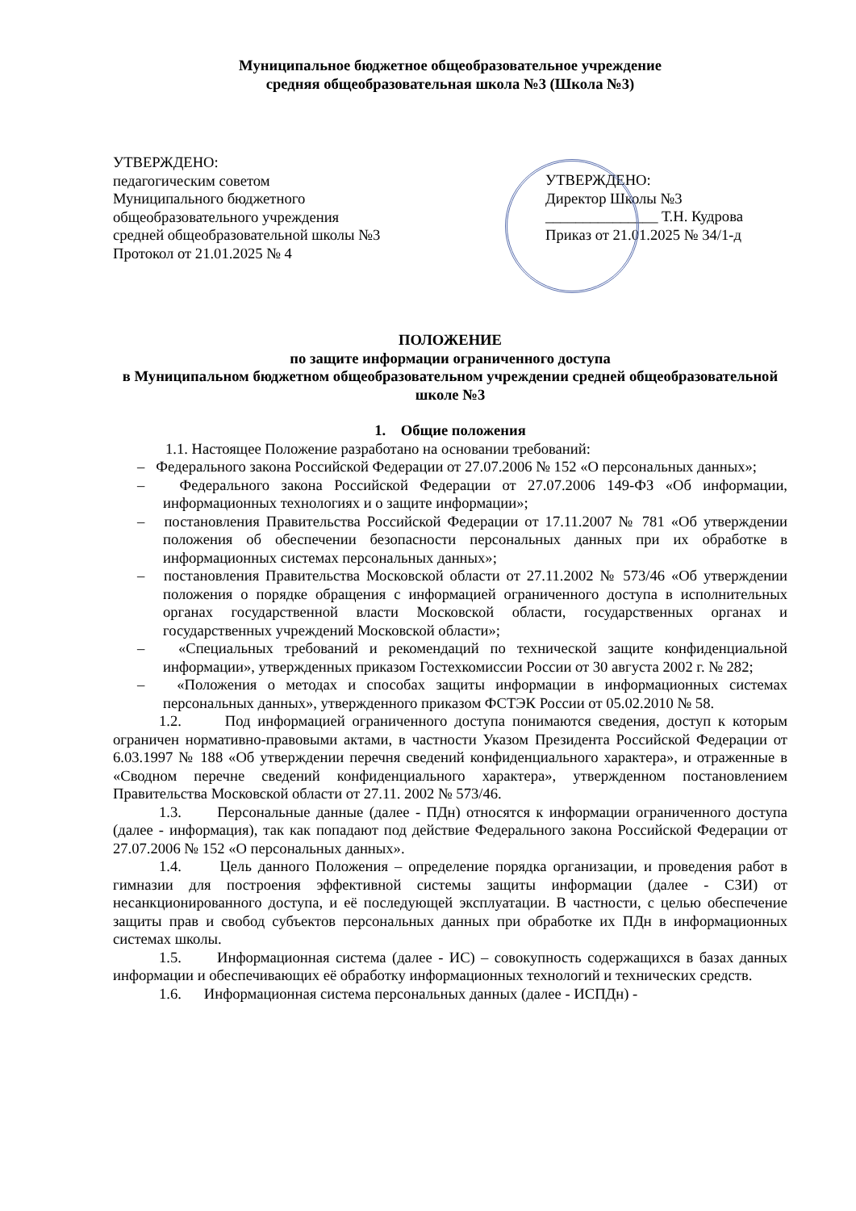Муниципальное бюджетное общеобразовательное учреждение
средняя общеобразовательная школа №3 (Школа №3)
УТВЕРЖДЕНО:
педагогическим советом
Муниципального бюджетного
общеобразовательного учреждения
средней общеобразовательной школы №3
Протокол от 21.01.2025 № 4
УТВЕРЖДЕНО:
Директор Школы №3
_______________ Т.Н. Кудрова
Приказ от 21.01.2025 № 34/1-д
ПОЛОЖЕНИЕ
по защите информации ограниченного доступа
в Муниципальном бюджетном общеобразовательном учреждении средней общеобразовательной школе №3
1. Общие положения
1.1. Настоящее Положение разработано на основании требований:
– Федерального закона Российской Федерации от 27.07.2006 № 152 «О персональных данных»;
– Федерального закона Российской Федерации от 27.07.2006 149-ФЗ «Об информации, информационных технологиях и о защите информации»;
– постановления Правительства Российской Федерации от 17.11.2007 № 781 «Об утверждении положения об обеспечении безопасности персональных данных при их обработке в информационных системах персональных данных»;
– постановления Правительства Московской области от 27.11.2002 № 573/46 «Об утверждении положения о порядке обращения с информацией ограниченного доступа в исполнительных органах государственной власти Московской области, государственных органах и государственных учреждений Московской области»;
– «Специальных требований и рекомендаций по технической защите конфиденциальной информации», утвержденных приказом Гостехкомиссии России от 30 августа 2002 г. № 282;
– «Положения о методах и способах защиты информации в информационных системах персональных данных», утвержденного приказом ФСТЭК России от 05.02.2010 № 58.
1.2. Под информацией ограниченного доступа понимаются сведения, доступ к которым ограничен нормативно-правовыми актами, в частности Указом Президента Российской Федерации от 6.03.1997 № 188 «Об утверждении перечня сведений конфиденциального характера», и отраженные в «Сводном перечне сведений конфиденциального характера», утвержденном постановлением Правительства Московской области от 27.11. 2002 № 573/46.
1.3. Персональные данные (далее - ПДн) относятся к информации ограниченного доступа (далее - информация), так как попадают под действие Федерального закона Российской Федерации от 27.07.2006 № 152 «О персональных данных».
1.4. Цель данного Положения – определение порядка организации, и проведения работ в гимназии для построения эффективной системы защиты информации (далее - СЗИ) от несанкционированного доступа, и её последующей эксплуатации. В частности, с целью обеспечение защиты прав и свобод субъектов персональных данных при обработке их ПДн в информационных системах школы.
1.5. Информационная система (далее - ИС) – совокупность содержащихся в базах данных информации и обеспечивающих её обработку информационных технологий и технических средств.
1.6. Информационная система персональных данных (далее - ИСПДн) -